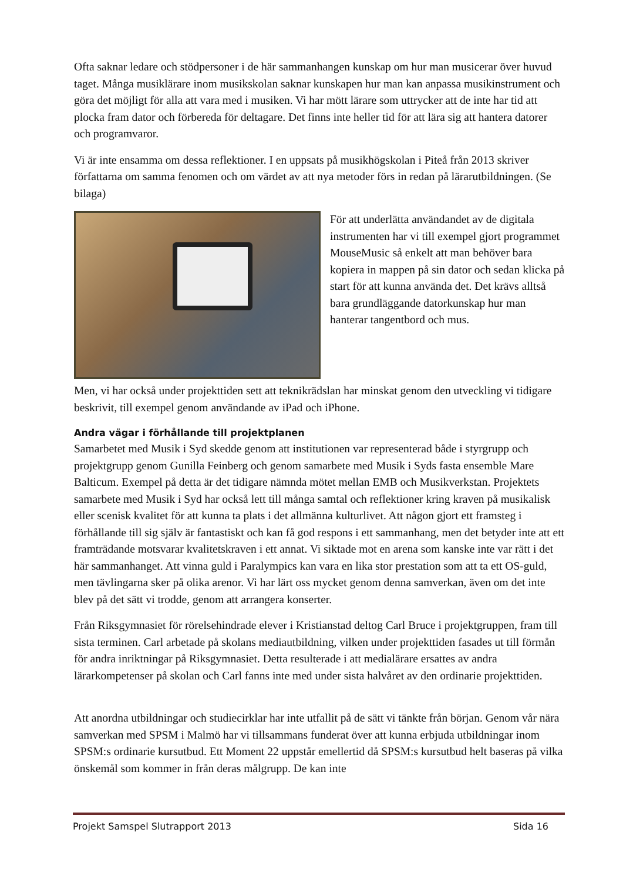Ofta saknar ledare och stödpersoner i de här sammanhangen kunskap om hur man musicerar över huvud taget. Många musiklärare inom musikskolan saknar kunskapen hur man kan anpassa musikinstrument och göra det möjligt för alla att vara med i musiken. Vi har mött lärare som uttrycker att de inte har tid att plocka fram dator och förbereda för deltagare. Det finns inte heller tid för att lära sig att hantera datorer och programvaror.
Vi är inte ensamma om dessa reflektioner. I en uppsats på musikhögskolan i Piteå från 2013 skriver författarna om samma fenomen och om värdet av att nya metoder förs in redan på lärarutbildningen. (Se bilaga)
För att underlätta användandet av de digitala instrumenten har vi till exempel gjort programmet MouseMusic så enkelt att man behöver bara kopiera in mappen på sin dator och sedan klicka på start för att kunna använda det. Det krävs alltså bara grundläggande datorkunskap hur man hanterar tangentbord och mus.
Men, vi har också under projekttiden sett att teknikrädslan har minskat genom den utveckling vi tidigare beskrivit, till exempel genom användande av iPad och iPhone.
Andra vägar i förhållande till projektplanen
Samarbetet med Musik i Syd skedde genom att institutionen var representerad både i styrgrupp och projektgrupp genom Gunilla Feinberg och genom samarbete med Musik i Syds fasta ensemble Mare Balticum. Exempel på detta är det tidigare nämnda mötet mellan EMB och Musikverkstan. Projektets samarbete med Musik i Syd har också lett till många samtal och reflektioner kring kraven på musikalisk eller scenisk kvalitet för att kunna ta plats i det allmänna kulturlivet. Att någon gjort ett framsteg i förhållande till sig själv är fantastiskt och kan få god respons i ett sammanhang, men det betyder inte att ett framträdande motsvarar kvalitetskraven i ett annat. Vi siktade mot en arena som kanske inte var rätt i det här sammanhanget. Att vinna guld i Paralympics kan vara en lika stor prestation som att ta ett OS-guld, men tävlingarna sker på olika arenor. Vi har lärt oss mycket genom denna samverkan, även om det inte blev på det sätt vi trodde, genom att arrangera konserter.
Från Riksgymnasiet för rörelsehindrade elever i Kristianstad deltog Carl Bruce i projektgruppen, fram till sista terminen. Carl arbetade på skolans mediautbildning, vilken under projekttiden fasades ut till förmån för andra inriktningar på Riksgymnasiet. Detta resulterade i att medialärare ersattes av andra lärarkompetenser på skolan och Carl fanns inte med under sista halvåret av den ordinarie projekttiden.
Att anordna utbildningar och studiecirklar har inte utfallit på de sätt vi tänkte från början. Genom vår nära samverkan med SPSM i Malmö har vi tillsammans funderat över att kunna erbjuda utbildningar inom SPSM:s ordinarie kursutbud. Ett Moment 22 uppstår emellertid då SPSM:s kursutbud helt baseras på vilka önskemål som kommer in från deras målgrupp. De kan inte
Projekt Samspel Slutrapport 2013 Sida 16